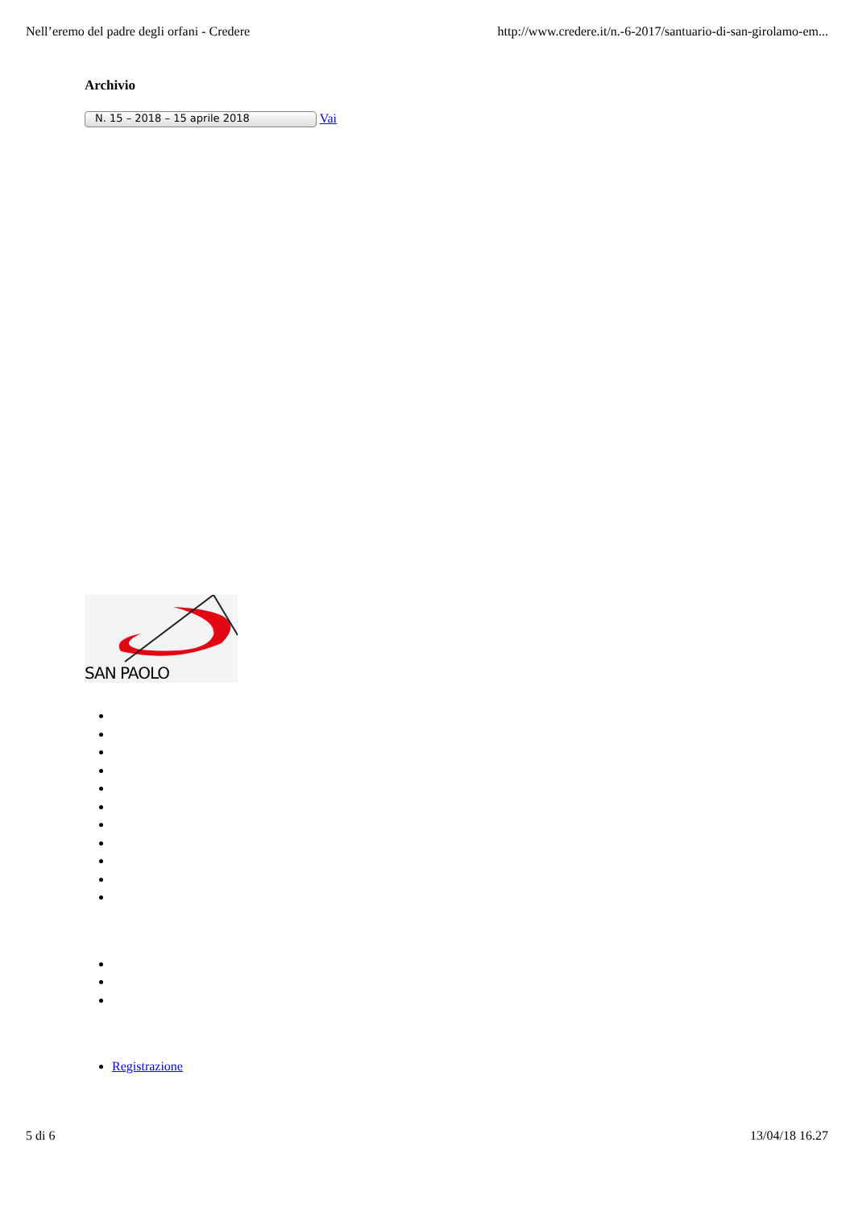Nell’eremo del padre degli orfani - Credere http://www.credere.it/n.-6-2017/santuario-di-san-girolamo-em...
Archivio
N. 15 – 2018 – 15 aprile 2018 Vai
SAN PAOLO
Registrazione
5 di 6 13/04/18 16.27